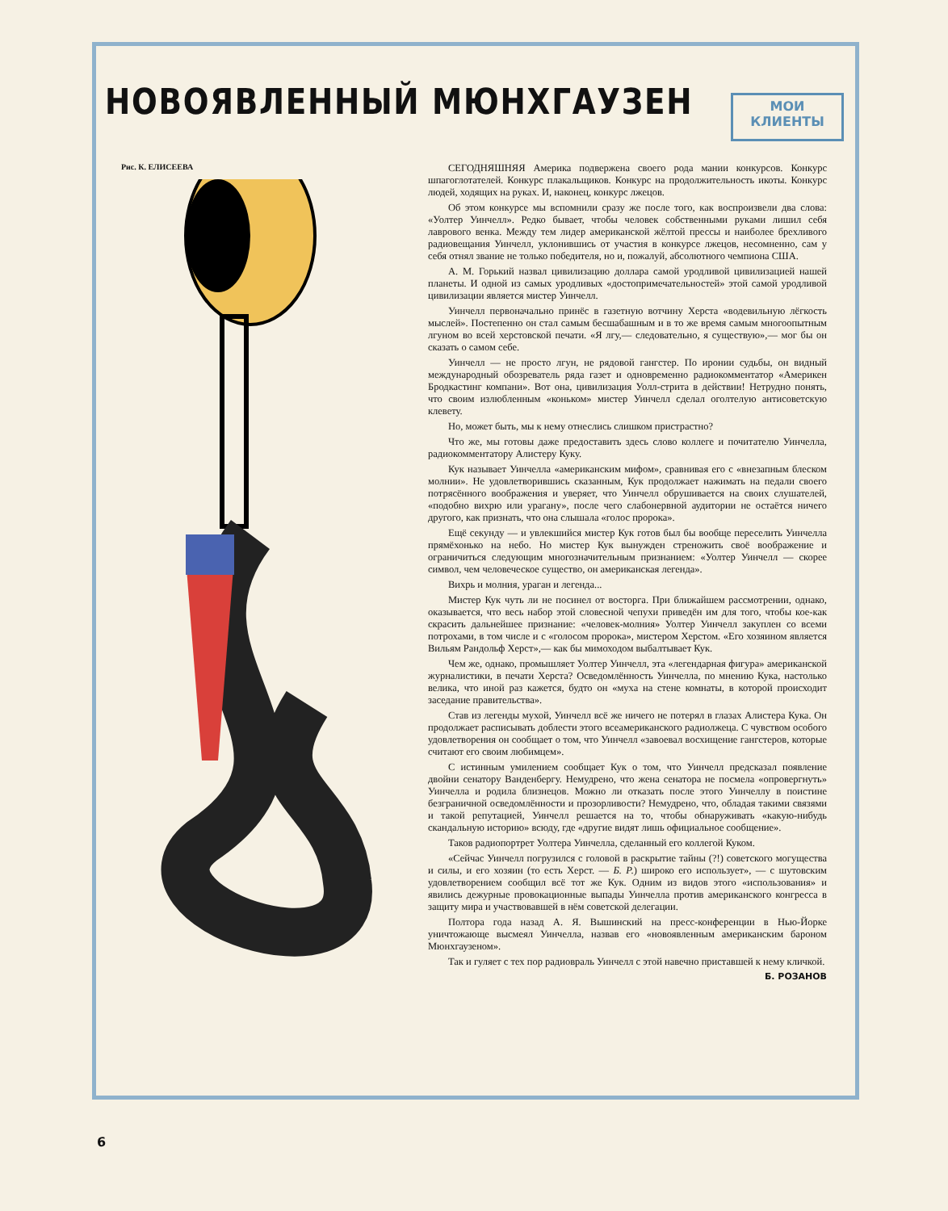МОИ
КЛИЕНТЫ
НОВОЯВЛЕННЫЙ МЮНХГАУЗЕН
Рис. К. ЕЛИСЕЕВА
СЕГОДНЯШНЯЯ Америка подвержена своего рода мании конкурсов. Конкурс шпагоглотателей. Конкурс плакальщиков. Конкурс на продолжительность икоты. Конкурс людей, ходящих на руках. И, наконец, конкурс лжецов.
Об этом конкурсе мы вспомнили сразу же после того, как воспроизвели два слова: «Уолтер Уинчелл». Редко бывает, чтобы человек собственными руками лишил себя лаврового венка. Между тем лидер американской жёлтой прессы и наиболее брехливого радиовещания Уинчелл, уклонившись от участия в конкурсе лжецов, несомненно, сам у себя отнял звание не только победителя, но и, пожалуй, абсолютного чемпиона США.
А. М. Горький назвал цивилизацию доллара самой уродливой цивилизацией нашей планеты. И одной из самых уродливых «достопримечательностей» этой самой уродливой цивилизации является мистер Уинчелл.
Уинчелл первоначально принёс в газетную вотчину Херста «водевильную лёгкость мыслей». Постепенно он стал самым бесшабашным и в то же время самым многоопытным лгуном во всей херстовской печати. «Я лгу,— следовательно, я существую»,— мог бы он сказать о самом себе.
Уинчелл — не просто лгун, не рядовой гангстер. По иронии судьбы, он видный международный обозреватель ряда газет и одновременно радиокомментатор «Америкен Бродкастинг компани». Вот она, цивилизация Уолл-стрита в действии! Нетрудно понять, что своим излюбленным «коньком» мистер Уинчелл сделал оголтелую антисоветскую клевету.
Но, может быть, мы к нему отнеслись слишком пристрастно?
Что же, мы готовы даже предоставить здесь слово коллеге и почитателю Уинчелла, радиокомментатору Алистеру Куку.
Кук называет Уинчелла «американским мифом», сравнивая его с «внезапным блеском молнии». Не удовлетворившись сказанным, Кук продолжает нажимать на педали своего потрясённого воображения и уверяет, что Уинчелл обрушивается на своих слушателей, «подобно вихрю или урагану», после чего слабонервной аудитории не остаётся ничего другого, как признать, что она слышала «голос пророка».
Ещё секунду — и увлекшийся мистер Кук готов был бы вообще переселить Уинчелла прямёхонько на небо. Но мистер Кук вынужден стреножить своё воображение и ограничиться следующим многозначительным признанием: «Уолтер Уинчелл — скорее символ, чем человеческое существо, он американская легенда».
Вихрь и молния, ураган и легенда...
Мистер Кук чуть ли не посинел от восторга. При ближайшем рассмотрении, однако, оказывается, что весь набор этой словесной чепухи приведён им для того, чтобы кое-как скрасить дальнейшее признание: «человек-молния» Уолтер Уинчелл закуплен со всеми потрохами, в том числе и с «голосом пророка», мистером Херстом. «Его хозяином является Вильям Рандольф Херст»,— как бы мимоходом выбалтывает Кук.
Чем же, однако, промышляет Уолтер Уинчелл, эта «легендарная фигура» американской журналистики, в печати Херста? Осведомлённость Уинчелла, по мнению Кука, настолько велика, что иной раз кажется, будто он «муха на стене комнаты, в которой происходит заседание правительства».
Став из легенды мухой, Уинчелл всё же ничего не потерял в глазах Алистера Кука. Он продолжает расписывать доблести этого всеамериканского радиолжеца. С чувством особого удовлетворения он сообщает о том, что Уинчелл «завоевал восхищение гангстеров, которые считают его своим любимцем».
С истинным умилением сообщает Кук о том, что Уинчелл предсказал появление двойни сенатору Ванденбергу. Немудрено, что жена сенатора не посмела «опровергнуть» Уинчелла и родила близнецов. Можно ли отказать после этого Уинчеллу в поистине безграничной осведомлённости и прозорливости? Немудрено, что, обладая такими связями и такой репутацией, Уинчелл решается на то, чтобы обнаруживать «какую-нибудь скандальную историю» всюду, где «другие видят лишь официальное сообщение».
Таков радиопортрет Уолтера Уинчелла, сделанный его коллегой Куком.
«Сейчас Уинчелл погрузился с головой в раскрытие тайны (?!) советского могущества и силы, и его хозяин (то есть Херст. — Б. Р.) широко его использует», — с шутовским удовлетворением сообщил всё тот же Кук. Одним из видов этого «использования» и явились дежурные провокационные выпады Уинчелла против американского конгресса в защиту мира и участвовавшей в нём советской делегации.
Полтора года назад А. Я. Вышинский на пресс-конференции в Нью-Йорке уничтожающе высмеял Уинчелла, назвав его «новоявленным американским бароном Мюнхгаузеном».
Так и гуляет с тех пор радиовраль Уинчелл с этой навечно приставшей к нему кличкой.
Б. РОЗАНОВ
6